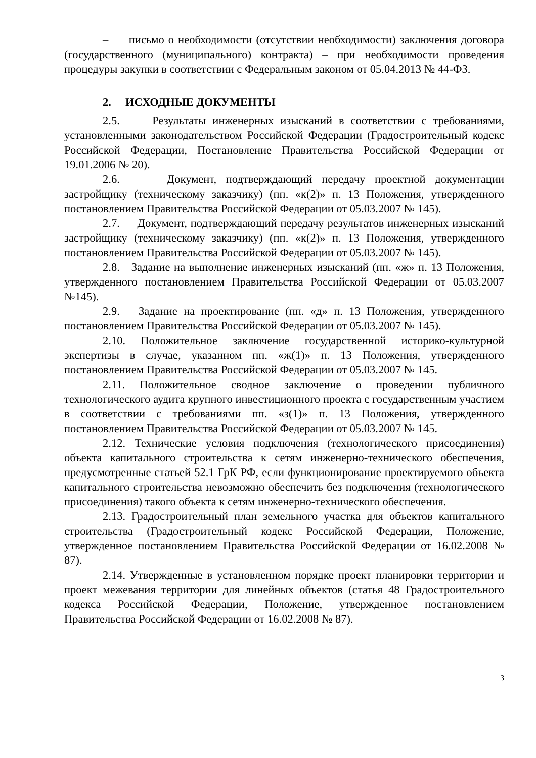– письмо о необходимости (отсутствии необходимости) заключения договора (государственного (муниципального) контракта) – при необходимости проведения процедуры закупки в соответствии с Федеральным законом от 05.04.2013 № 44-ФЗ.
2. ИСХОДНЫЕ ДОКУМЕНТЫ
2.5. Результаты инженерных изысканий в соответствии с требованиями, установленными законодательством Российской Федерации (Градостроительный кодекс Российской Федерации, Постановление Правительства Российской Федерации от 19.01.2006 № 20).
2.6. Документ, подтверждающий передачу проектной документации застройщику (техническому заказчику) (пп. «к(2)» п. 13 Положения, утвержденного постановлением Правительства Российской Федерации от 05.03.2007 № 145).
2.7. Документ, подтверждающий передачу результатов инженерных изысканий застройщику (техническому заказчику) (пп. «к(2)» п. 13 Положения, утвержденного постановлением Правительства Российской Федерации от 05.03.2007 № 145).
2.8. Задание на выполнение инженерных изысканий (пп. «ж» п. 13 Положения, утвержденного постановлением Правительства Российской Федерации от 05.03.2007 №145).
2.9. Задание на проектирование (пп. «д» п. 13 Положения, утвержденного постановлением Правительства Российской Федерации от 05.03.2007 № 145).
2.10. Положительное заключение государственной историко-культурной экспертизы в случае, указанном пп. «ж(1)» п. 13 Положения, утвержденного постановлением Правительства Российской Федерации от 05.03.2007 № 145.
2.11. Положительное сводное заключение о проведении публичного технологического аудита крупного инвестиционного проекта с государственным участием в соответствии с требованиями пп. «з(1)» п. 13 Положения, утвержденного постановлением Правительства Российской Федерации от 05.03.2007 № 145.
2.12. Технические условия подключения (технологического присоединения) объекта капитального строительства к сетям инженерно-технического обеспечения, предусмотренные статьей 52.1 ГрК РФ, если функционирование проектируемого объекта капитального строительства невозможно обеспечить без подключения (технологического присоединения) такого объекта к сетям инженерно-технического обеспечения.
2.13. Градостроительный план земельного участка для объектов капитального строительства (Градостроительный кодекс Российской Федерации, Положение, утвержденное постановлением Правительства Российской Федерации от 16.02.2008 № 87).
2.14. Утвержденные в установленном порядке проект планировки территории и проект межевания территории для линейных объектов (статья 48 Градостроительного кодекса Российской Федерации, Положение, утвержденное постановлением Правительства Российской Федерации от 16.02.2008 № 87).
3